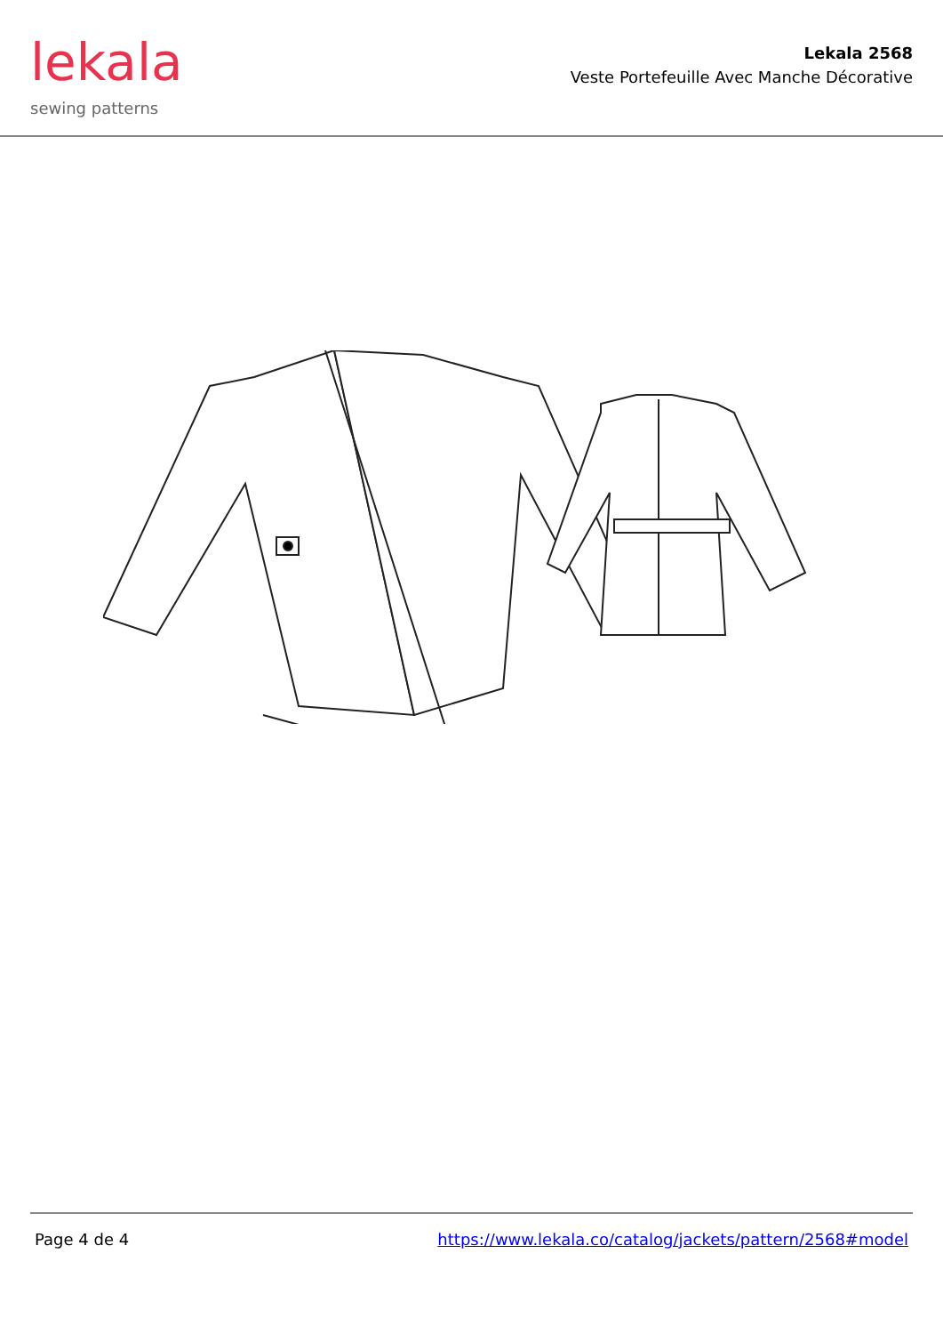lekala
sewing patterns
Lekala 2568
Veste Portefeuille Avec Manche Décorative
Page 4 de 4 https://www.lekala.co/catalog/jackets/pattern/2568#model